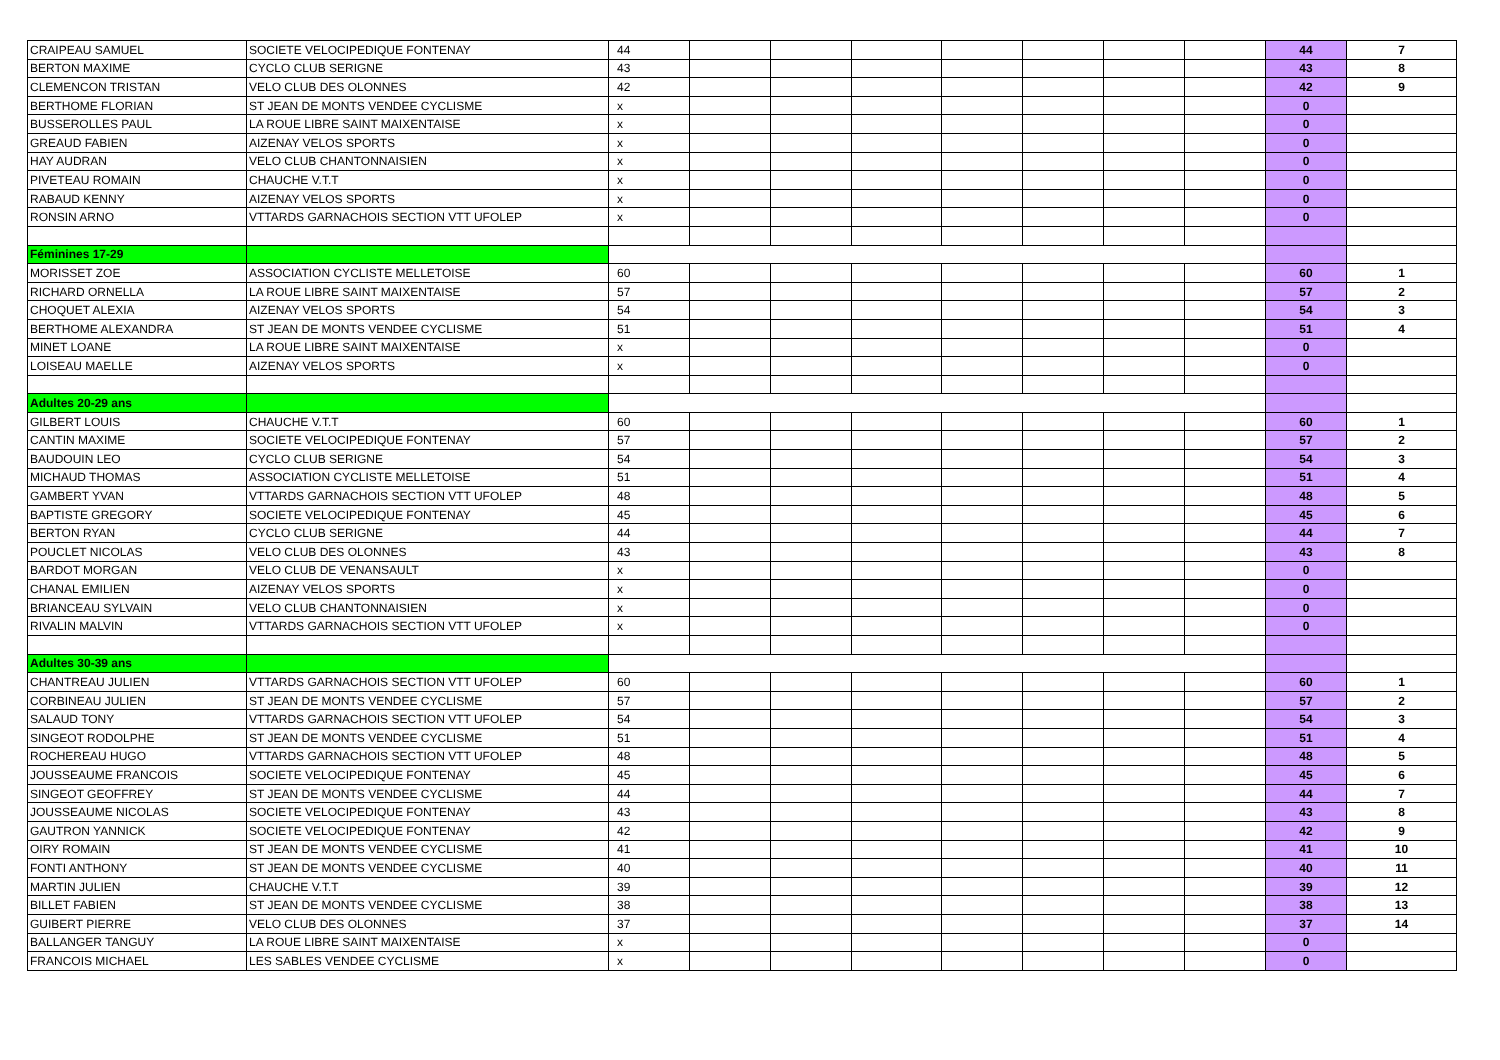| CRAIPEAU SAMUEL | SOCIETE VELOCIPEDIQUE FONTENAY | 44 | | | | | | | | 44 | 7 |
| BERTON MAXIME | CYCLO CLUB SERIGNE | 43 | | | | | | | | 43 | 8 |
| CLEMENCON TRISTAN | VELO CLUB DES OLONNES | 42 | | | | | | | | 42 | 9 |
| BERTHOME FLORIAN | ST JEAN DE MONTS VENDEE CYCLISME | x | | | | | | | | 0 | |
| BUSSEROLLES PAUL | LA ROUE LIBRE SAINT MAIXENTAISE | x | | | | | | | | 0 | |
| GREAUD FABIEN | AIZENAY VELOS SPORTS | x | | | | | | | | 0 | |
| HAY AUDRAN | VELO CLUB CHANTONNAISIEN | x | | | | | | | | 0 | |
| PIVETEAU ROMAIN | CHAUCHE V.T.T | x | | | | | | | | 0 | |
| RABAUD KENNY | AIZENAY VELOS SPORTS | x | | | | | | | | 0 | |
| RONSIN ARNO | VTTARDS GARNACHOIS SECTION VTT UFOLEP | x | | | | | | | | 0 | |
| Féminines 17-29 | | | | | | | | | | | |
| MORISSET ZOE | ASSOCIATION CYCLISTE MELLETOISE | 60 | | | | | | | | 60 | 1 |
| RICHARD ORNELLA | LA ROUE LIBRE SAINT MAIXENTAISE | 57 | | | | | | | | 57 | 2 |
| CHOQUET ALEXIA | AIZENAY VELOS SPORTS | 54 | | | | | | | | 54 | 3 |
| BERTHOME ALEXANDRA | ST JEAN DE MONTS VENDEE CYCLISME | 51 | | | | | | | | 51 | 4 |
| MINET LOANE | LA ROUE LIBRE SAINT MAIXENTAISE | x | | | | | | | | 0 | |
| LOISEAU MAELLE | AIZENAY VELOS SPORTS | x | | | | | | | | 0 | |
| Adultes 20-29 ans | | | | | | | | | | | |
| GILBERT LOUIS | CHAUCHE V.T.T | 60 | | | | | | | | 60 | 1 |
| CANTIN MAXIME | SOCIETE VELOCIPEDIQUE FONTENAY | 57 | | | | | | | | 57 | 2 |
| BAUDOUIN LEO | CYCLO CLUB SERIGNE | 54 | | | | | | | | 54 | 3 |
| MICHAUD THOMAS | ASSOCIATION CYCLISTE MELLETOISE | 51 | | | | | | | | 51 | 4 |
| GAMBERT YVAN | VTTARDS GARNACHOIS SECTION VTT UFOLEP | 48 | | | | | | | | 48 | 5 |
| BAPTISTE GREGORY | SOCIETE VELOCIPEDIQUE FONTENAY | 45 | | | | | | | | 45 | 6 |
| BERTON RYAN | CYCLO CLUB SERIGNE | 44 | | | | | | | | 44 | 7 |
| POUCLET NICOLAS | VELO CLUB DES OLONNES | 43 | | | | | | | | 43 | 8 |
| BARDOT MORGAN | VELO CLUB DE VENANSAULT | x | | | | | | | | 0 | |
| CHANAL EMILIEN | AIZENAY VELOS SPORTS | x | | | | | | | | 0 | |
| BRIANCEAU SYLVAIN | VELO CLUB CHANTONNAISIEN | x | | | | | | | | 0 | |
| RIVALIN MALVIN | VTTARDS GARNACHOIS SECTION VTT UFOLEP | x | | | | | | | | 0 | |
| Adultes 30-39 ans | | | | | | | | | | | |
| CHANTREAU JULIEN | VTTARDS GARNACHOIS SECTION VTT UFOLEP | 60 | | | | | | | | 60 | 1 |
| CORBINEAU JULIEN | ST JEAN DE MONTS VENDEE CYCLISME | 57 | | | | | | | | 57 | 2 |
| SALAUD TONY | VTTARDS GARNACHOIS SECTION VTT UFOLEP | 54 | | | | | | | | 54 | 3 |
| SINGEOT RODOLPHE | ST JEAN DE MONTS VENDEE CYCLISME | 51 | | | | | | | | 51 | 4 |
| ROCHEREAU HUGO | VTTARDS GARNACHOIS SECTION VTT UFOLEP | 48 | | | | | | | | 48 | 5 |
| JOUSSEAUME FRANCOIS | SOCIETE VELOCIPEDIQUE FONTENAY | 45 | | | | | | | | 45 | 6 |
| SINGEOT GEOFFREY | ST JEAN DE MONTS VENDEE CYCLISME | 44 | | | | | | | | 44 | 7 |
| JOUSSEAUME NICOLAS | SOCIETE VELOCIPEDIQUE FONTENAY | 43 | | | | | | | | 43 | 8 |
| GAUTRON YANNICK | SOCIETE VELOCIPEDIQUE FONTENAY | 42 | | | | | | | | 42 | 9 |
| OIRY ROMAIN | ST JEAN DE MONTS VENDEE CYCLISME | 41 | | | | | | | | 41 | 10 |
| FONTI ANTHONY | ST JEAN DE MONTS VENDEE CYCLISME | 40 | | | | | | | | 40 | 11 |
| MARTIN JULIEN | CHAUCHE V.T.T | 39 | | | | | | | | 39 | 12 |
| BILLET FABIEN | ST JEAN DE MONTS VENDEE CYCLISME | 38 | | | | | | | | 38 | 13 |
| GUIBERT PIERRE | VELO CLUB DES OLONNES | 37 | | | | | | | | 37 | 14 |
| BALLANGER TANGUY | LA ROUE LIBRE SAINT MAIXENTAISE | x | | | | | | | | 0 | |
| FRANCOIS MICHAEL | LES SABLES VENDEE CYCLISME | x | | | | | | | | 0 | |